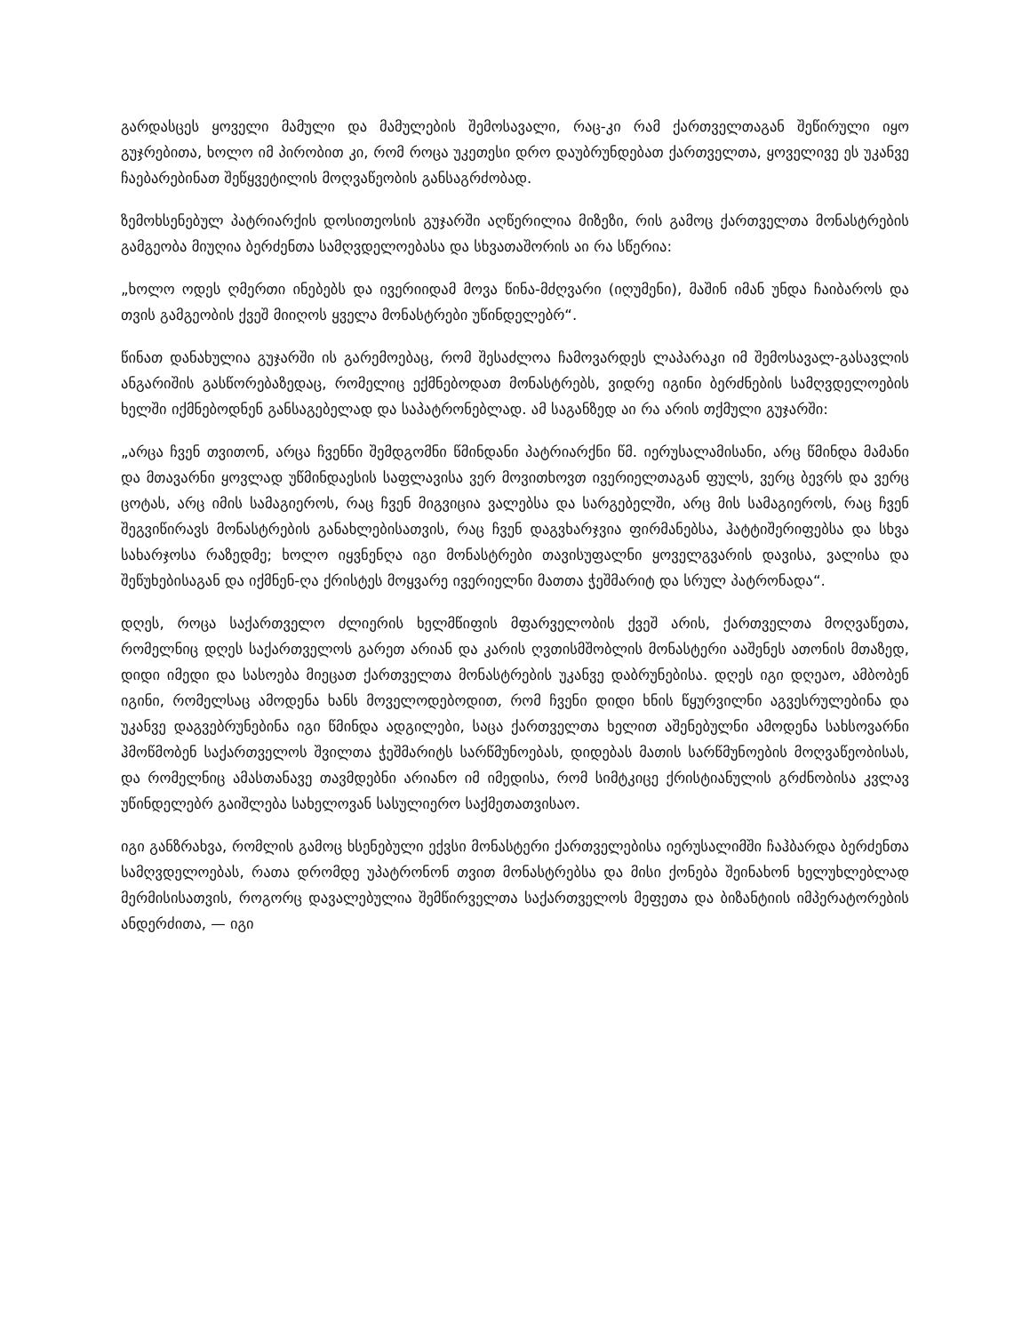გარდასცეს ყოველი მამული და მამულების შემოსავალი, რაც-კი რამ ქართველთაგან შეწირული იყო გუჯრებითა, ხოლო იმ პირობით კი, რომ როცა უკეთესი დრო დაუბრუნდებათ ქართველთა, ყოველივე ეს უკანვე ჩაებარებინათ შეწყვეტილის მოღვაწეობის განსაგრძობად.
ზემოხსენებულ პატრიარქის დოსითეოსის გუჯარში აღწერილია მიზეზი, რის გამოც ქართველთა მონასტრების გამგეობა მიუღია ბერძენთა სამღვდელოებასა და სხვათაშორის აი რა სწერია:
„ხოლო ოდეს ღმერთი ინებებს და ივერიიდამ მოვა წინა-მძღვარი (იღუმენი), მაშინ იმან უნდა ჩაიბაროს და თვის გამგეობის ქვეშ მიიღოს ყველა მონასტრები უწინდელებრ“.
წინათ დანახულია გუჯარში ის გარემოებაც, რომ შესაძლოა ჩამოვარდეს ლაპარაკი იმ შემოსავალ-გასავლის ანგარიშის გასწორებაზედაც, რომელიც ექმნებოდათ მონასტრებს, ვიდრე იგინი ბერძნების სამღვდელოების ხელში იქმნებოდნენ განსაგებელად და საპატრონებლად. ამ საგანზედ აი რა არის თქმული გუჯარში:
„არცა ჩვენ თვითონ, არცა ჩვენნი შემდგომნი წმინდანი პატრიარქნი წმ. იერუსალამისანი, არც წმინდა მამანი და მთავარნი ყოვლად უწმინდაესის საფლავისა ვერ მოვითხოვთ ივერიელთაგან ფულს, ვერც ბევრს და ვერც ცოტას, არც იმის სამაგიეროს, რაც ჩვენ მიგვიცია ვალებსა და სარგებელში, არც მის სამაგიეროს, რაც ჩვენ შეგვიწირავს მონასტრების განახლებისათვის, რაც ჩვენ დაგვხარჯვია ფირმანებსა, ჰატტიშერიფებსა და სხვა სახარჯოსა რაზედმე; ხოლო იყვნენღა იგი მონასტრები თავისუფალნი ყოველგვარის დავისა, ვალისა და შეწუხებისაგან და იქმნენ-ღა ქრისტეს მოყვარე ივერიელნი მათთა ჭეშმარიტ და სრულ პატრონადა“.
დღეს, როცა საქართველო ძლიერის ხელმწიფის მფარველობის ქვეშ არის, ქართველთა მოღვაწეთა, რომელნიც დღეს საქართველოს გარეთ არიან და კარის ღვთისმშობლის მონასტერი ააშენეს ათონის მთაზედ, დიდი იმედი და სასოება მიეცათ ქართველთა მონასტრების უკანვე დაბრუნებისა. დღეს იგი დღეაო, ამბობენ იგინი, რომელსაც ამოდენა ხანს მოველოდებოდით, რომ ჩვენი დიდი ხნის წყურვილნი აგვესრულებინა და უკანვე დაგვებრუნებინა იგი წმინდა ადგილები, საცა ქართველთა ხელით აშენებულნი ამოდენა სახსოვარნი ჰმოწმობენ საქართველოს შვილთა ჭეშმარიტს სარწმუნოებას, დიდებას მათის სარწმუნოების მოღვაწეობისას, და რომელნიც ამასთანავე თავმდებნი არიანო იმ იმედისა, რომ სიმტკიცე ქრისტიანულის გრძნობისა კვლავ უწინდელებრ გაიშლება სახელოვან სასულიერო საქმეთათვისაო.
იგი განზრახვა, რომლის გამოც ხსენებული ექვსი მონასტერი ქართველებისა იერუსალიმში ჩაჰბარდა ბერძენთა სამღვდელოებას, რათა დრომდე უპატრონონ თვით მონასტრებსა და მისი ქონება შეინახონ ხელუხლებლად მერმისისათვის, როგორც დავალებულია შემწირველთა საქართველოს მეფეთა და ბიზანტიის იმპერატორების ანდერძითა, — იგი